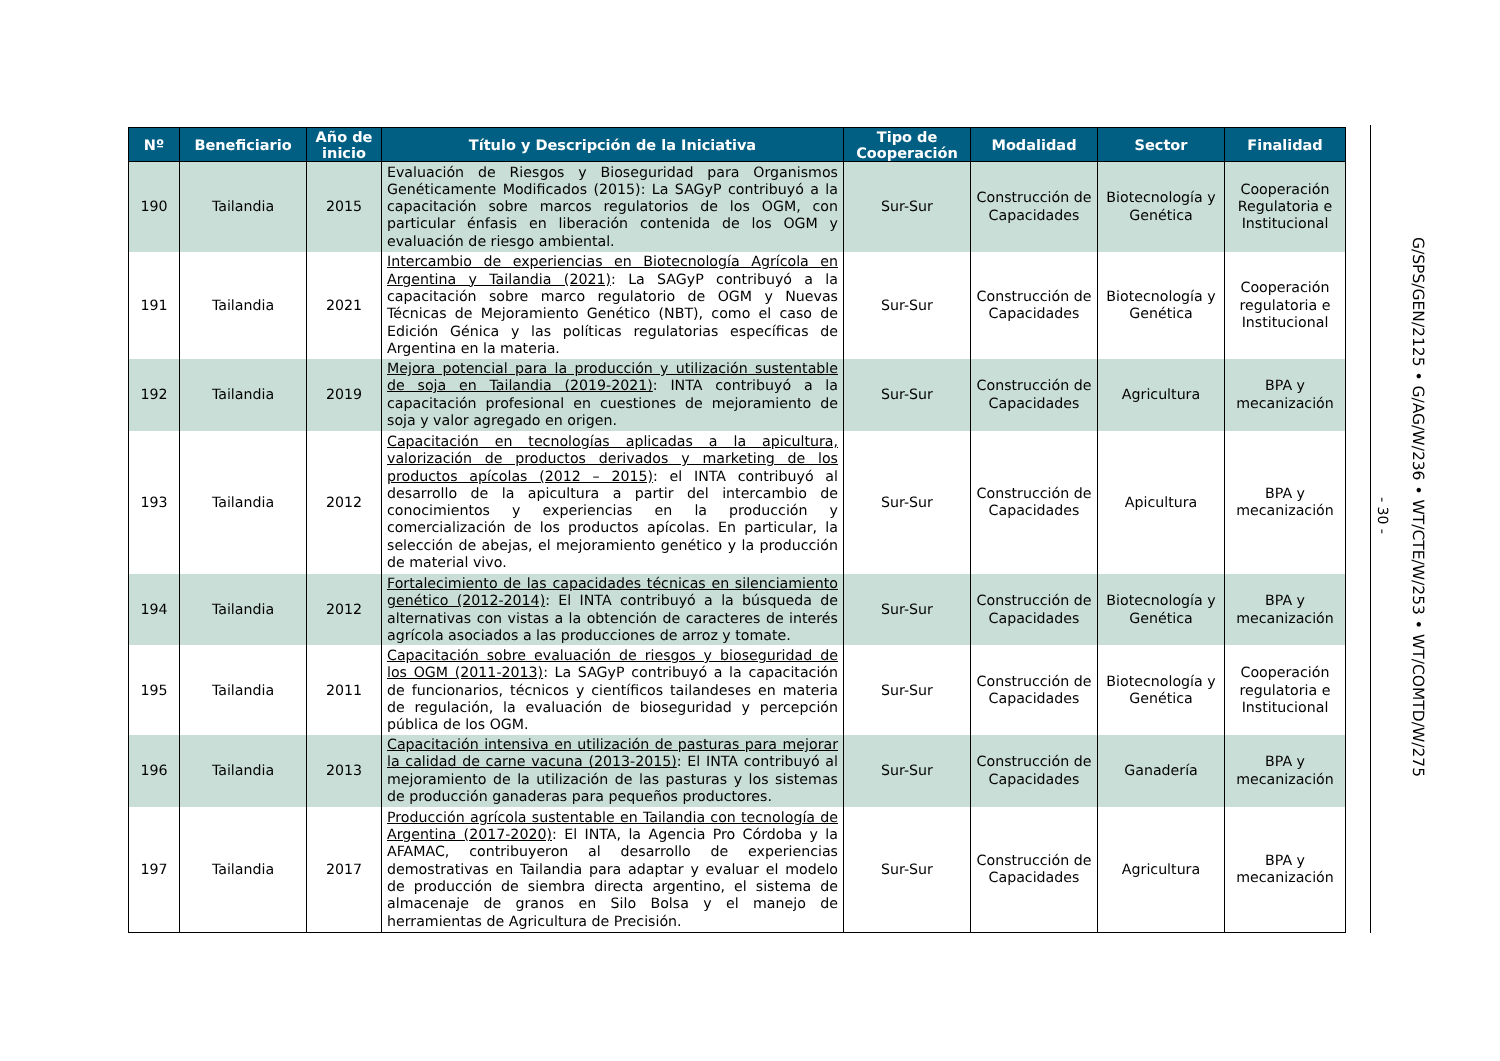| Nº | Beneficiario | Año de inicio | Título y Descripción de la Iniciativa | Tipo de Cooperación | Modalidad | Sector | Finalidad |
| --- | --- | --- | --- | --- | --- | --- | --- |
| 190 | Tailandia | 2015 | Evaluación de Riesgos y Bioseguridad para Organismos Genéticamente Modificados (2015): La SAGyP contribuyó a la capacitación sobre marcos regulatorios de los OGM, con particular énfasis en liberación contenida de los OGM y evaluación de riesgo ambiental. | Sur-Sur | Construcción de Capacidades | Biotecnología y Genética | Cooperación Regulatoria e Institucional |
| 191 | Tailandia | 2021 | Intercambio de experiencias en Biotecnología Agrícola en Argentina y Tailandia (2021) : La SAGyP contribuyó a la capacitación sobre marco regulatorio de OGM y Nuevas Técnicas de Mejoramiento Genético (NBT), como el caso de Edición Génica y las políticas regulatorias específicas de Argentina en la materia. | Sur-Sur | Construcción de Capacidades | Biotecnología y Genética | Cooperación regulatoria e Institucional |
| 192 | Tailandia | 2019 | Mejora potencial para la producción y utilización sustentable de soja en Tailandia (2019-2021) : INTA contribuyó a la capacitación profesional en cuestiones de mejoramiento de soja y valor agregado en origen. | Sur-Sur | Construcción de Capacidades | Agricultura | BPA y mecanización |
| 193 | Tailandia | 2012 | Capacitación en tecnologías aplicadas a la apicultura, valorización de productos derivados y marketing de los productos apícolas (2012 – 2015) : el INTA contribuyó al desarrollo de la apicultura a partir del intercambio de conocimientos y experiencias en la producción y comercialización de los productos apícolas. En particular, la selección de abejas, el mejoramiento genético y la producción de material vivo. | Sur-Sur | Construcción de Capacidades | Apicultura | BPA y mecanización |
| 194 | Tailandia | 2012 | Fortalecimiento de las capacidades técnicas en silenciamiento genético (2012-2014) : El INTA contribuyó a la búsqueda de alternativas con vistas a la obtención de caracteres de interés agrícola asociados a las producciones de arroz y tomate. | Sur-Sur | Construcción de Capacidades | Biotecnología y Genética | BPA y mecanización |
| 195 | Tailandia | 2011 | Capacitación sobre evaluación de riesgos y bioseguridad de los OGM (2011-2013) : La SAGyP contribuyó a la capacitación de funcionarios, técnicos y científicos tailandeses en materia de regulación, la evaluación de bioseguridad y percepción pública de los OGM. | Sur-Sur | Construcción de Capacidades | Biotecnología y Genética | Cooperación regulatoria e Institucional |
| 196 | Tailandia | 2013 | Capacitación intensiva en utilización de pasturas para mejorar la calidad de carne vacuna (2013-2015) : El INTA contribuyó al mejoramiento de la utilización de las pasturas y los sistemas de producción ganaderas para pequeños productores. | Sur-Sur | Construcción de Capacidades | Ganadería | BPA y mecanización |
| 197 | Tailandia | 2017 | Producción agrícola sustentable en Tailandia con tecnología de Argentina (2017-2020) : El INTA, la Agencia Pro Córdoba y la AFAMAC, contribuyeron al desarrollo de experiencias demostrativas en Tailandia para adaptar y evaluar el modelo de producción de siembra directa argentino, el sistema de almacenaje de granos en Silo Bolsa y el manejo de herramientas de Agricultura de Precisión. | Sur-Sur | Construcción de Capacidades | Agricultura | BPA y mecanización |
- 30 -
G/SPS/GEN/2125 • G/AG/W/236 • WT/CTE/W/253 • WT/COMTD/W/275